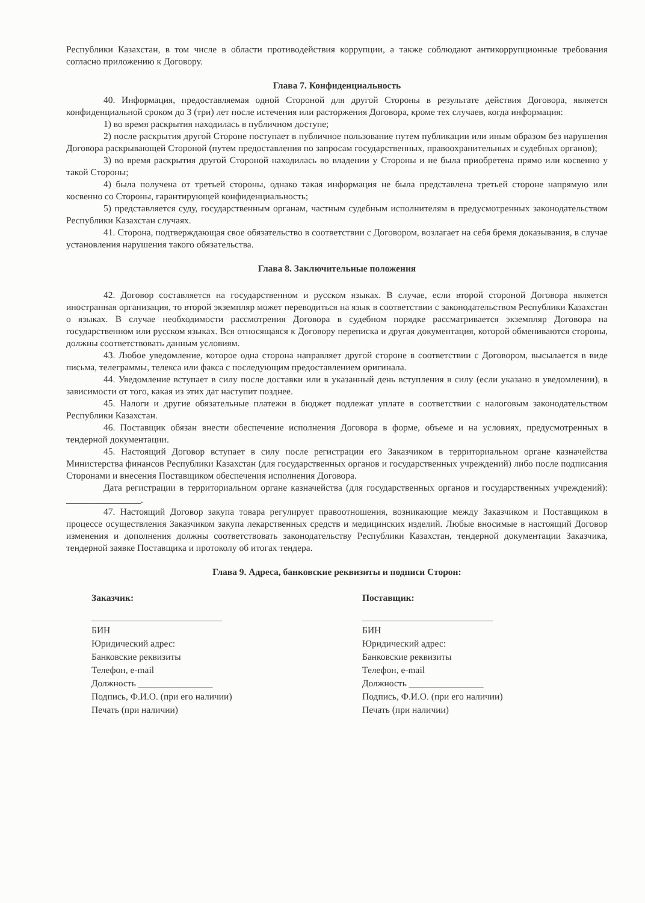Республики Казахстан, в том числе в области противодействия коррупции, а также соблюдают антикоррупционные требования согласно приложению к Договору.
Глава 7. Конфиденциальность
40. Информация, предоставляемая одной Стороной для другой Стороны в результате действия Договора, является конфиденциальной сроком до 3 (три) лет после истечения или расторжения Договора, кроме тех случаев, когда информация:
1) во время раскрытия находилась в публичном доступе;
2) после раскрытия другой Стороне поступает в публичное пользование путем публикации или иным образом без нарушения Договора раскрывающей Стороной (путем предоставления по запросам государственных, правоохранительных и судебных органов);
3) во время раскрытия другой Стороной находилась во владении у Стороны и не была приобретена прямо или косвенно у такой Стороны;
4) была получена от третьей стороны, однако такая информация не была представлена третьей стороне напрямую или косвенно со Стороны, гарантирующей конфиденциальность;
5) представляется суду, государственным органам, частным судебным исполнителям в предусмотренных законодательством Республики Казахстан случаях.
41. Сторона, подтверждающая свое обязательство в соответствии с Договором, возлагает на себя бремя доказывания, в случае установления нарушения такого обязательства.
Глава 8. Заключительные положения
42. Договор составляется на государственном и русском языках. В случае, если второй стороной Договора является иностранная организация, то второй экземпляр может переводиться на язык в соответствии с законодательством Республики Казахстан о языках. В случае необходимости рассмотрения Договора в судебном порядке рассматривается экземпляр Договора на государственном или русском языках. Вся относящаяся к Договору переписка и другая документация, которой обмениваются стороны, должны соответствовать данным условиям.
43. Любое уведомление, которое одна сторона направляет другой стороне в соответствии с Договором, высылается в виде письма, телеграммы, телекса или факса с последующим предоставлением оригинала.
44. Уведомление вступает в силу после доставки или в указанный день вступления в силу (если указано в уведомлении), в зависимости от того, какая из этих дат наступит позднее.
45. Налоги и другие обязательные платежи в бюджет подлежат уплате в соответствии с налоговым законодательством Республики Казахстан.
46. Поставщик обязан внести обеспечение исполнения Договора в форме, объеме и на условиях, предусмотренных в тендерной документации.
45. Настоящий Договор вступает в силу после регистрации его Заказчиком в территориальном органе казначейства Министерства финансов Республики Казахстан (для государственных органов и государственных учреждений) либо после подписания Сторонами и внесения Поставщиком обеспечения исполнения Договора.
Дата регистрации в территориальном органе казначейства (для государственных органов и государственных учреждений): ________________.
47. Настоящий Договор закупа товара регулирует правоотношения, возникающие между Заказчиком и Поставщиком в процессе осуществления Заказчиком закупа лекарственных средств и медицинских изделий. Любые вносимые в настоящий Договор изменения и дополнения должны соответствовать законодательству Республики Казахстан, тендерной документации Заказчика, тендерной заявке Поставщика и протоколу об итогах тендера.
Глава 9. Адреса, банковские реквизиты и подписи Сторон:
Заказчик:
____________________________
БИН
Юридический адрес:
Банковские реквизиты
Телефон, e-mail
Должность ________________
Подпись, Ф.И.О. (при его наличии)
Печать (при наличии)
Поставщик:
____________________________
БИН
Юридический адрес:
Банковские реквизиты
Телефон, e-mail
Должность ________________
Подпись, Ф.И.О. (при его наличии)
Печать (при наличии)